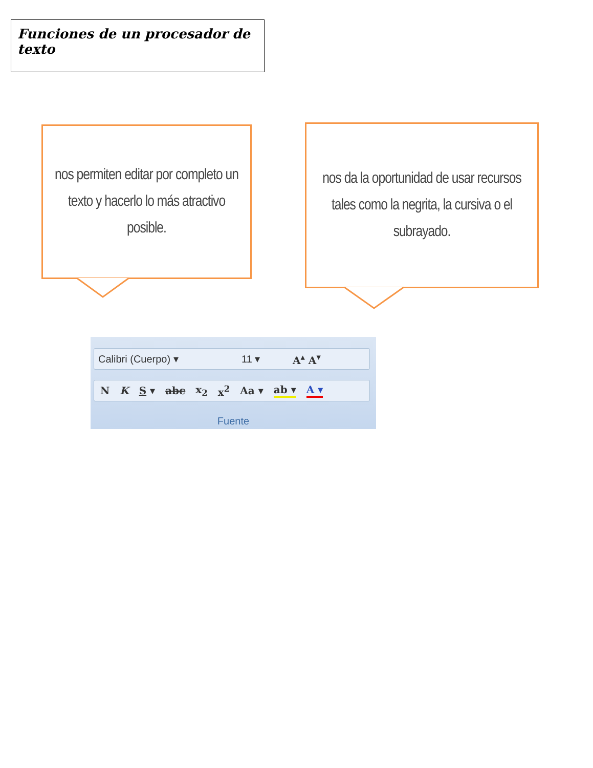Funciones de un procesador de texto
nos permiten editar por completo un texto y hacerlo lo más atractivo posible.
nos da la oportunidad de usar recursos tales como la negrita, la cursiva o el subrayado.
Calibri (Cuerpo) ▾ 11 ▾ A<sup>▴</sup> A<sup>▾</sup>
N K S ▾ abc x<sub>2</sub> x<sup>2</sup> Aa ▾ ab ▾ A ▾
Fuente